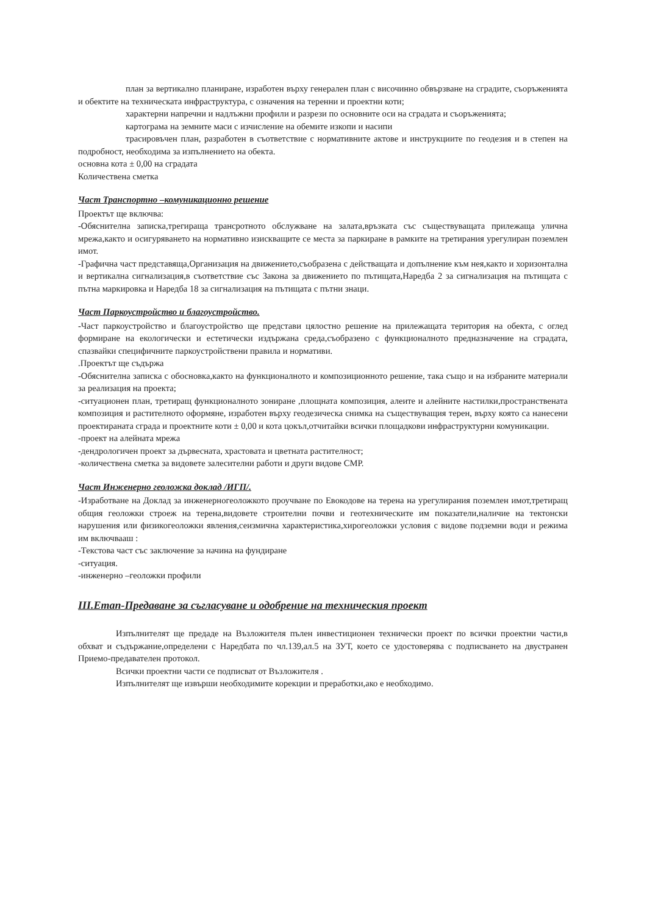план за вертикално планиране, изработен върху генерален план с височинно обвързване на сградите, съоръженията и обектите на техническата инфраструктура, с означения на теренни и проектни коти;
характерни напречни и надлъжни профили и разрези по основните оси на сградата и съоръженията;
картограма на земните маси с изчисление на обемите изкопи и насипи
трасировъчен план, разработен в съответствие с нормативните актове и инструкциите по геодезия и в степен на подробност, необходима за изпълнението на обекта.
основна кота ± 0,00 на сградата
Количествена сметка
Част Транспортно –комуникационно решение
Проектът ще включва:
-Обяснителна записка,трегираща трансротното обслужване на залата,връзката със съществуващата прилежаща улична мрежа,както и осигуряването на нормативно изискващите се места за паркиране в рамките на третирания урегулиран поземлен имот.
-Графична част представяща,Организация на движението,съобразена с действащата и допълнение към нея,както и хоризонтална и вертикална сигнализация,в съответствие със Закона за движението по пътищата,Наредба 2 за сигнализация на пътищата с пътна маркировка и Наредба 18 за сигнализация на пътищата с пътни знаци.
Част Паркоустройство и благоустройство.
-Част паркоустройство и благоустройство ще представи цялостно решение на прилежащата територия на обекта, с оглед формиране на екологически и естетически издържана среда,съобразено с функционалното предназначение на сградата, спазвайки специфичните паркоустройствени правила и нормативи.
.Проектът ще съдържа
-Обяснителна записка с обосновка,както на функционалното и композиционното решение, така също и на избраните материали за реализация на проекта;
-ситуационен план, третиращ функционалното зониране ,площната композиция, алеите и алейните настилки,пространствената композиция и растителното оформяне, изработен върху геодезическа снимка на съществуващия терен, върху която са нанесени проектираната сграда и проектните коти ± 0,00 и кота цокъл,отчитайки всички площадкови инфраструктурни комуникации.
-проект на алейната мрежа
-дендрологичен проект за дървесната, храстовата и цветната растителност;
-количествена сметка за видовете залесителни работи и други видове СМР.
Част Инженерно геоложка доклад /ИГП/.
-Изработване на Доклад за инженерногеоложкото проучване по Евокодове на терена на урегулирания поземлен имот,третиращ общия геоложки строеж на терена,видовете строителни почви и геотехническите им показатели,наличие на тектонски нарушения или физикогеоложки явления,сеизмична характеристика,хирогеоложки условия с видове подземни води и режима им включвааш :
-Текстова част със заключение за начина на фундиране
-ситуация.
-инженерно –геоложки профили
III.Етап-Предаване за съгласуване и одобрение на техническия проект
Изпълнителят ще предаде на Възложителя пълен инвестиционен технически проект по всички проектни части,в обхват и съдържание,определени с Наредбата по чл.139,ал.5 на ЗУТ, което се удостоверява с подписването на двустранен Приемо-предавателен протокол.
Всички проектни части се подписват от Възложителя .
Изпълнителят ще извърши необходимите корекции и преработки,ако е необходимо.